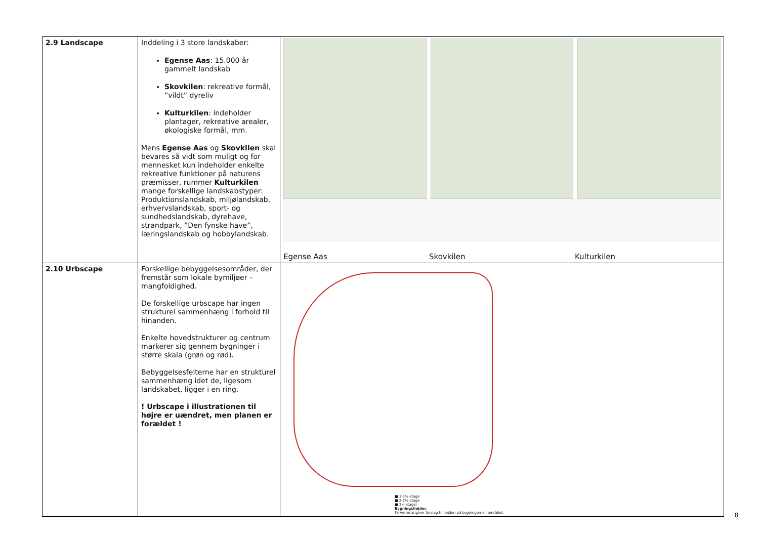| 2.9 Landscape | Inddeling i 3 store landskaber: Egense Aas : 15.000 år gammelt landskab Skovkilen : rekreative formål, ”vildt” dyreliv Kulturkilen : indeholder plantager, rekreative arealer, økologiske formål, mm. Mens Egense Aas og Skovkilen skal bevares så vidt som muligt og for mennesket kun indeholder enkelte rekreative funktioner på naturens præmisser, rummer Kulturkilen mange forskellige landskabstyper: Produktionslandskab, miljølandskab, erhvervslandskab, sport- og sundhedslandskab, dyrehave, strandpark, ”Den fynske have”, læringslandskab og hobbylandskab. | Egense Aas Skovkilen Kulturkilen |
| 2.10 Urbscape | Forskellige bebyggelsesområder, der fremstår som lokale bymiljøer – mangfoldighed. De forskellige urbscape har ingen strukturel sammenhæng i forhold til hinanden. Enkelte hovedstrukturer og centrum markerer sig gennem bygninger i større skala (grøn og rød). Bebyggelsesfelterne har en strukturel sammenhæng idet de, ligesom landskabet, ligger i en ring. ! Urbscape i illustrationen til højre er uændret, men planen er forældet ! | ■ 1-1½ etage ■ 2-2½ etage ■ 3+ etager Bygningshøjder. Farverne angiver forslag til højden på bygningerne i området. |
8